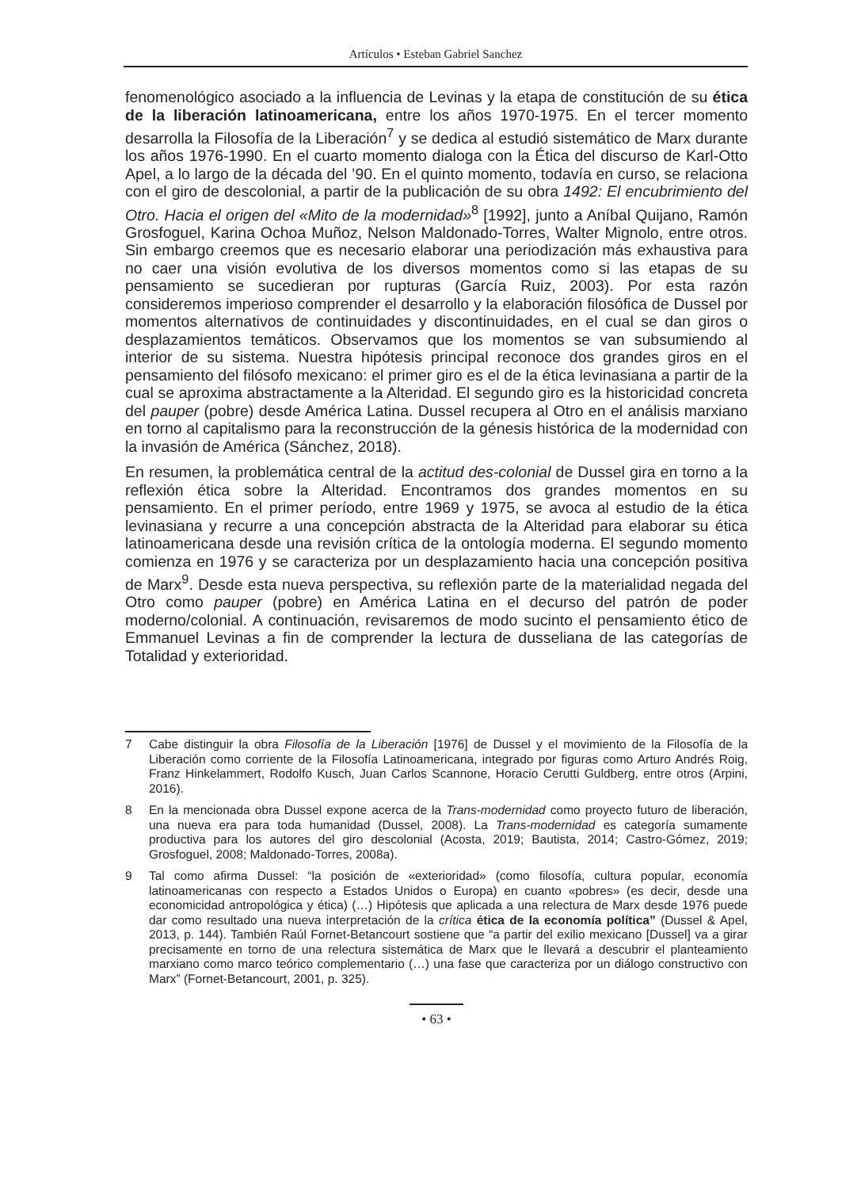Artículos • Esteban Gabriel Sanchez
fenomenológico asociado a la influencia de Levinas y la etapa de constitución de su ética de la liberación latinoamericana, entre los años 1970-1975. En el tercer momento desarrolla la Filosofía de la Liberación<sup>7</sup> y se dedica al estudió sistemático de Marx durante los años 1976-1990. En el cuarto momento dialoga con la Ética del discurso de Karl-Otto Apel, a lo largo de la década del ’90. En el quinto momento, todavía en curso, se relaciona con el giro de descolonial, a partir de la publicación de su obra 1492: El encubrimiento del Otro. Hacia el origen del «Mito de la modernidad»<sup>8</sup> [1992], junto a Aníbal Quijano, Ramón Grosfoguel, Karina Ochoa Muñoz, Nelson Maldonado-Torres, Walter Mignolo, entre otros. Sin embargo creemos que es necesario elaborar una periodización más exhaustiva para no caer una visión evolutiva de los diversos momentos como si las etapas de su pensamiento se sucedieran por rupturas (García Ruiz, 2003). Por esta razón consideremos imperioso comprender el desarrollo y la elaboración filosófica de Dussel por momentos alternativos de continuidades y discontinuidades, en el cual se dan giros o desplazamientos temáticos. Observamos que los momentos se van subsumiendo al interior de su sistema. Nuestra hipótesis principal reconoce dos grandes giros en el pensamiento del filósofo mexicano: el primer giro es el de la ética levinasiana a partir de la cual se aproxima abstractamente a la Alteridad. El segundo giro es la historicidad concreta del pauper (pobre) desde América Latina. Dussel recupera al Otro en el análisis marxiano en torno al capitalismo para la reconstrucción de la génesis histórica de la modernidad con la invasión de América (Sánchez, 2018).
En resumen, la problemática central de la actitud des-colonial de Dussel gira en torno a la reflexión ética sobre la Alteridad. Encontramos dos grandes momentos en su pensamiento. En el primer período, entre 1969 y 1975, se avoca al estudio de la ética levinasiana y recurre a una concepción abstracta de la Alteridad para elaborar su ética latinoamericana desde una revisión crítica de la ontología moderna. El segundo momento comienza en 1976 y se caracteriza por un desplazamiento hacia una concepción positiva de Marx<sup>9</sup>. Desde esta nueva perspectiva, su reflexión parte de la materialidad negada del Otro como pauper (pobre) en América Latina en el decurso del patrón de poder moderno/colonial. A continuación, revisaremos de modo sucinto el pensamiento ético de Emmanuel Levinas a fin de comprender la lectura de dusseliana de las categorías de Totalidad y exterioridad.
7 Cabe distinguir la obra Filosofía de la Liberación [1976] de Dussel y el movimiento de la Filosofía de la Liberación como corriente de la Filosofía Latinoamericana, integrado por figuras como Arturo Andrés Roig, Franz Hinkelammert, Rodolfo Kusch, Juan Carlos Scannone, Horacio Cerutti Guldberg, entre otros (Arpini, 2016).
8 En la mencionada obra Dussel expone acerca de la Trans-modernidad como proyecto futuro de liberación, una nueva era para toda humanidad (Dussel, 2008). La Trans-modernidad es categoría sumamente productiva para los autores del giro descolonial (Acosta, 2019; Bautista, 2014; Castro-Gómez, 2019; Grosfoguel, 2008; Maldonado-Torres, 2008a).
9 Tal como afirma Dussel: “la posición de «exterioridad» (como filosofía, cultura popular, economía latinoamericanas con respecto a Estados Unidos o Europa) en cuanto «pobres» (es decir, desde una economicidad antropológica y ética) (…) Hipótesis que aplicada a una relectura de Marx desde 1976 puede dar como resultado una nueva interpretación de la crítica ética de la economía política” (Dussel & Apel, 2013, p. 144). También Raúl Fornet-Betancourt sostiene que “a partir del exilio mexicano [Dussel] va a girar precisamente en torno de una relectura sistemática de Marx que le llevará a descubrir el planteamiento marxiano como marco teórico complementario (…) una fase que caracteriza por un diálogo constructivo con Marx” (Fornet-Betancourt, 2001, p. 325).
• 63 •